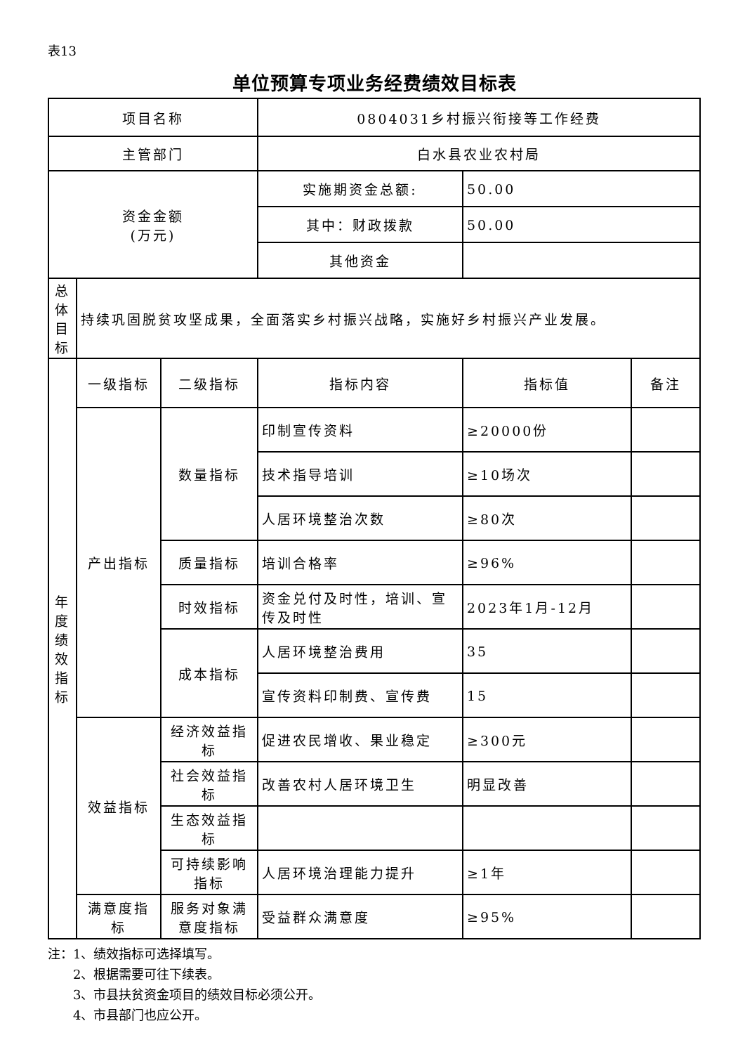表13
单位预算专项业务经费绩效目标表
| 项目名称 | | | 0804031乡村振兴衔接等工作经费 | | |
| 主管部门 | | | 白水县农业农村局 | | |
| 资金金额 (万元) | | | 实施期资金总额: | 50.00 | |
| | | | 其中：财政拨款 | 50.00 | |
| | | | 其他资金 | | |
| 总体目标 | 持续巩固脱贫攻坚成果，全面落实乡村振兴战略，实施好乡村振兴产业发展。 | | | | |
| 年度绩效指标 | 一级指标 | 二级指标 | 指标内容 | 指标值 | 备注 |
| | 产出指标 | 数量指标 | 印制宣传资料 | ≥20000份 | |
| | | | 技术指导培训 | ≥10场次 | |
| | | | 人居环境整治次数 | ≥80次 | |
| | | 质量指标 | 培训合格率 | ≥96% | |
| | | 时效指标 | 资金兑付及时性，培训、宣传及时性 | 2023年1月-12月 | |
| | | 成本指标 | 人居环境整治费用 | 35 | |
| | | | 宣传资料印制费、宣传费 | 15 | |
| | 效益指标 | 经济效益指标 | 促进农民增收、果业稳定 | ≥300元 | |
| | | 社会效益指标 | 改善农村人居环境卫生 | 明显改善 | |
| | | 生态效益指标 | | | |
| | | 可持续影响指标 | 人居环境治理能力提升 | ≥1年 | |
| | 满意度指标 | 服务对象满意度指标 | 受益群众满意度 | ≥95% | |
注：1、绩效指标可选择填写。
  2、根据需要可往下续表。
  3、市县扶贫资金项目的绩效目标必须公开。
  4、市县部门也应公开。